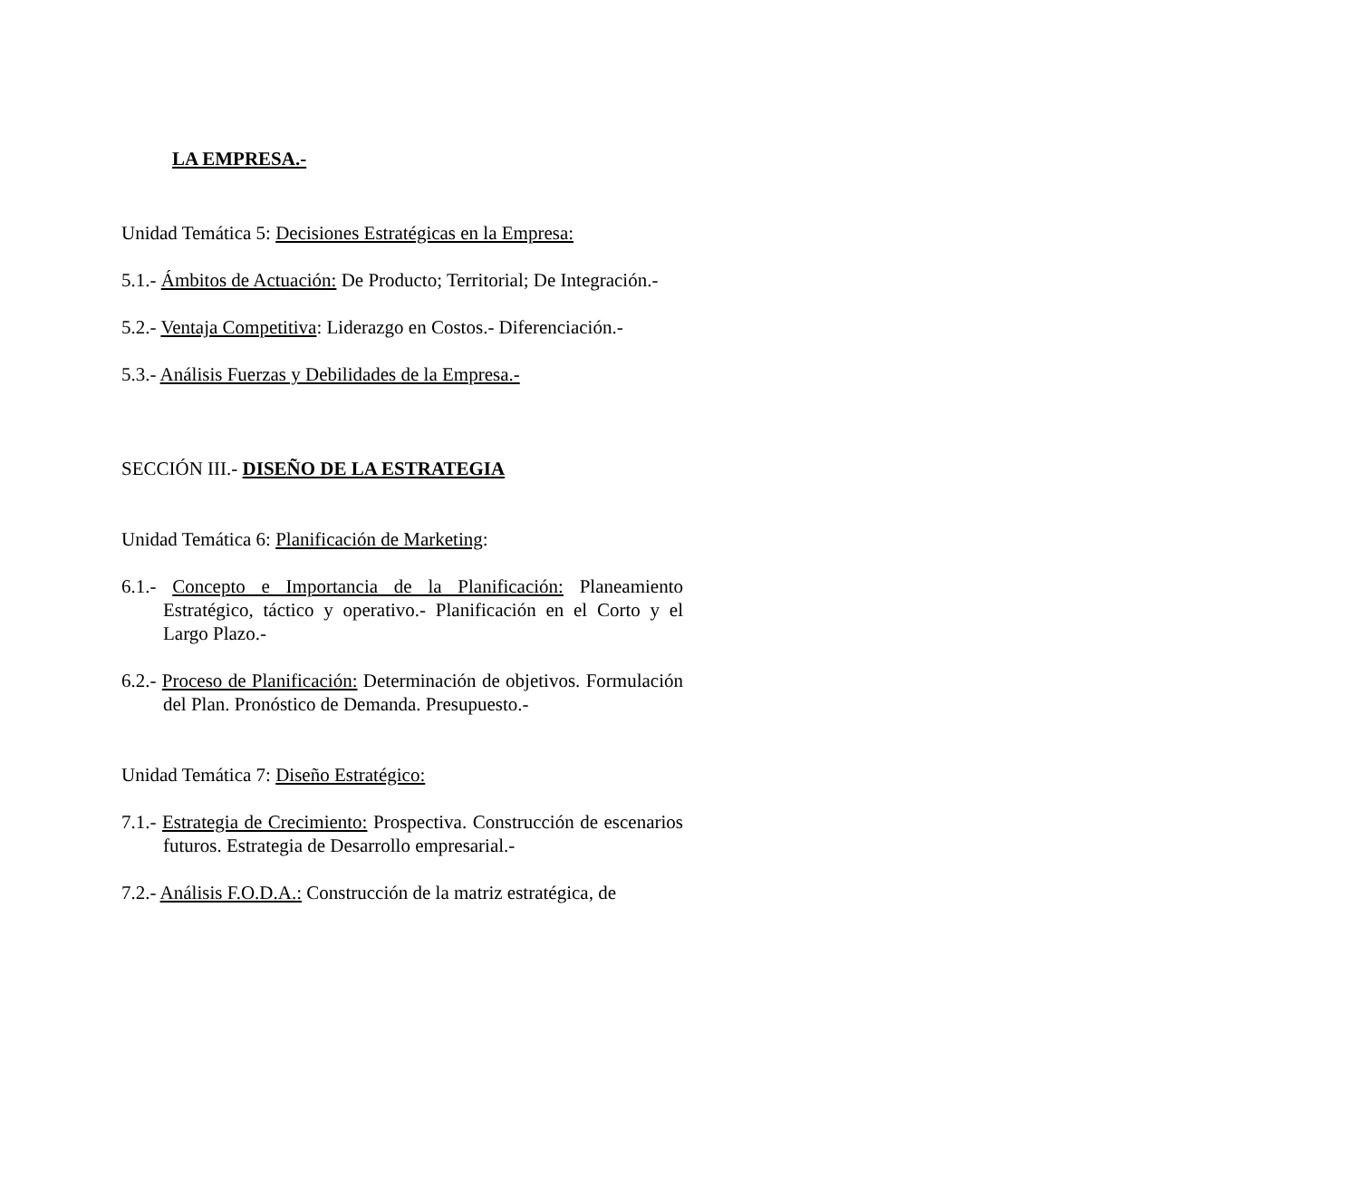LA EMPRESA.-
Unidad Temática 5: Decisiones Estratégicas en la Empresa:
5.1.- Ámbitos de Actuación: De Producto; Territorial; De Integración.-
5.2.- Ventaja Competitiva: Liderazgo en Costos.- Diferenciación.-
5.3.- Análisis Fuerzas y Debilidades de la Empresa.-
SECCIÓN III.- DISEÑO DE LA ESTRATEGIA
Unidad Temática 6: Planificación de Marketing:
6.1.- Concepto e Importancia de la Planificación: Planeamiento Estratégico, táctico y operativo.- Planificación en el Corto y el Largo Plazo.-
6.2.- Proceso de Planificación: Determinación de objetivos. Formulación del Plan. Pronóstico de Demanda. Presupuesto.-
Unidad Temática 7: Diseño Estratégico:
7.1.- Estrategia de Crecimiento: Prospectiva. Construcción de escenarios futuros. Estrategia de Desarrollo empresarial.-
7.2.- Análisis F.O.D.A.: Construcción de la matriz estratégica, de